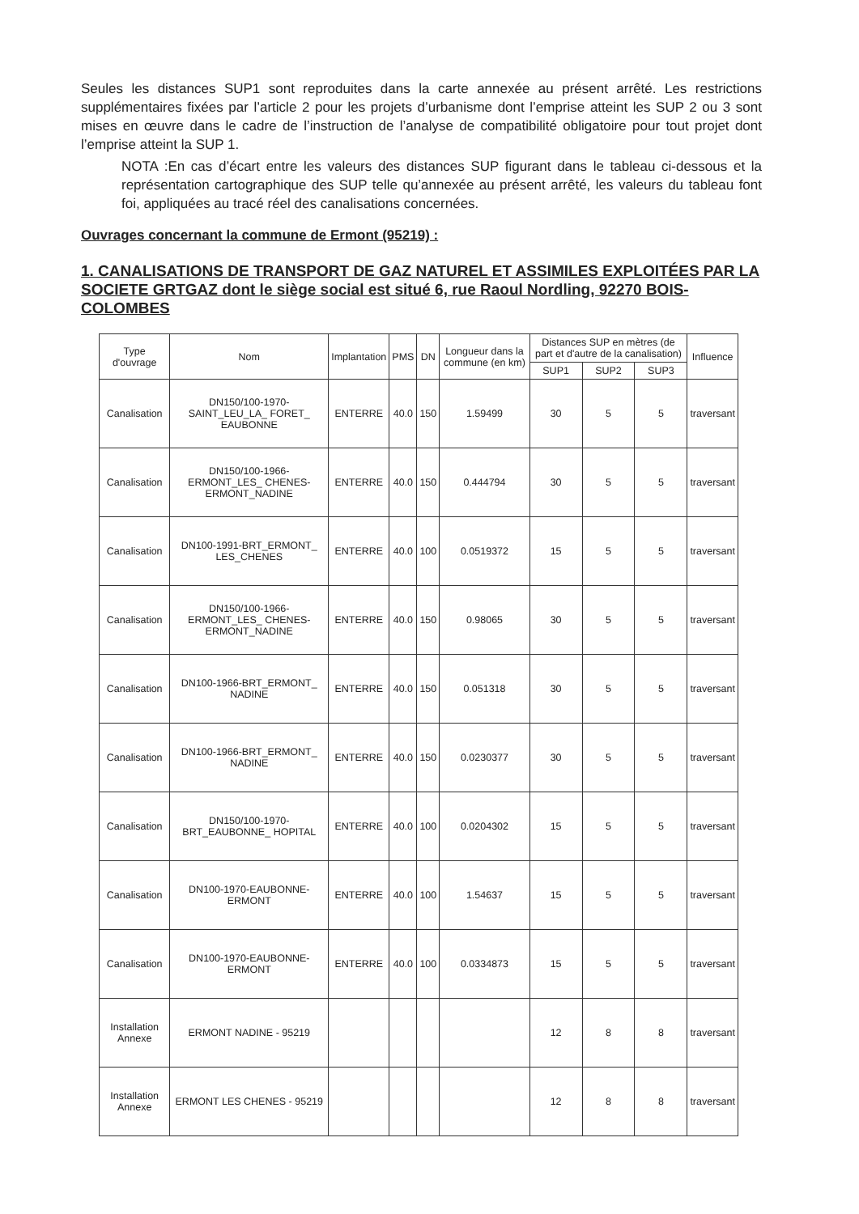Seules les distances SUP1 sont reproduites dans la carte annexée au présent arrêté. Les restrictions supplémentaires fixées par l’article 2 pour les projets d’urbanisme dont l’emprise atteint les SUP 2 ou 3 sont mises en œuvre dans le cadre de l’instruction de l’analyse de compatibilité obligatoire pour tout projet dont l’emprise atteint la SUP 1.
NOTA :En cas d’écart entre les valeurs des distances SUP figurant dans le tableau ci-dessous et la représentation cartographique des SUP telle qu’annexée au présent arrêté, les valeurs du tableau font foi, appliquées au tracé réel des canalisations concernées.
Ouvrages concernant la commune de Ermont (95219) :
1. CANALISATIONS DE TRANSPORT DE GAZ NATUREL ET ASSIMILES EXPLOITÉES PAR LA SOCIETE GRTGAZ dont le siège social est situé 6, rue Raoul Nordling, 92270 BOIS-COLOMBES
| Type d'ouvrage | Nom | Implantation | PMS | DN | Longueur dans la commune (en km) | Distances SUP en mètres (de part et d'autre de la canalisation) | | | Influence |
| --- | --- | --- | --- | --- | --- | --- | --- | --- | --- |
| | | | | | | SUP1 | SUP2 | SUP3 | |
| Canalisation | DN150/100-1970-SAINT_LEU_LA_ FORET_ EAUBONNE | ENTERRE | 40.0 | 150 | 1.59499 | 30 | 5 | 5 | traversant |
| Canalisation | DN150/100-1966-ERMONT_LES_ CHENES-ERMONT_NADINE | ENTERRE | 40.0 | 150 | 0.444794 | 30 | 5 | 5 | traversant |
| Canalisation | DN100-1991-BRT_ERMONT_ LES_CHENES | ENTERRE | 40.0 | 100 | 0.0519372 | 15 | 5 | 5 | traversant |
| Canalisation | DN150/100-1966-ERMONT_LES_ CHENES-ERMONT_NADINE | ENTERRE | 40.0 | 150 | 0.98065 | 30 | 5 | 5 | traversant |
| Canalisation | DN100-1966-BRT_ERMONT_ NADINE | ENTERRE | 40.0 | 150 | 0.051318 | 30 | 5 | 5 | traversant |
| Canalisation | DN100-1966-BRT_ERMONT_ NADINE | ENTERRE | 40.0 | 150 | 0.0230377 | 30 | 5 | 5 | traversant |
| Canalisation | DN150/100-1970-BRT_EAUBONNE_ HOPITAL | ENTERRE | 40.0 | 100 | 0.0204302 | 15 | 5 | 5 | traversant |
| Canalisation | DN100-1970-EAUBONNE-ERMONT | ENTERRE | 40.0 | 100 | 1.54637 | 15 | 5 | 5 | traversant |
| Canalisation | DN100-1970-EAUBONNE-ERMONT | ENTERRE | 40.0 | 100 | 0.0334873 | 15 | 5 | 5 | traversant |
| Installation Annexe | ERMONT NADINE - 95219 | | | | | 12 | 8 | 8 | traversant |
| Installation Annexe | ERMONT LES CHENES - 95219 | | | | | 12 | 8 | 8 | traversant |